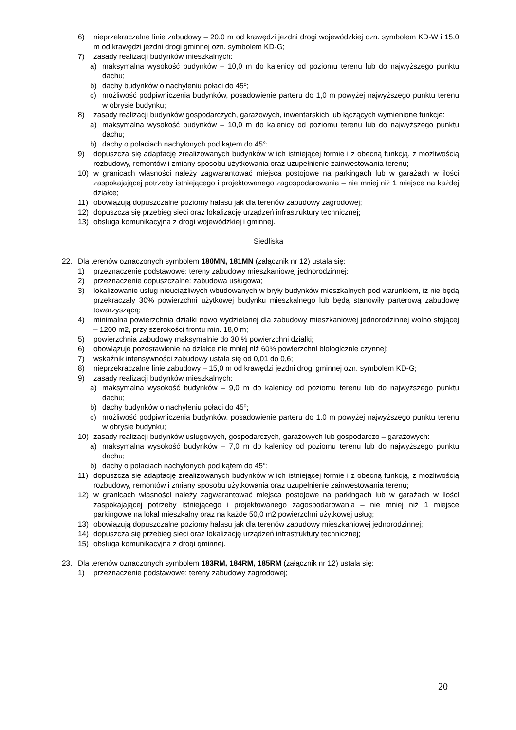6) nieprzekraczalne linie zabudowy – 20,0 m od krawędzi jezdni drogi wojewódzkiej ozn. symbolem KD-W i 15,0 m od krawędzi jezdni drogi gminnej ozn. symbolem KD-G;
7) zasady realizacji budynków mieszkalnych:
a) maksymalna wysokość budynków – 10,0 m do kalenicy od poziomu terenu lub do najwyższego punktu dachu;
b) dachy budynków o nachyleniu połaci do 45º;
c) możliwość podpiwniczenia budynków, posadowienie parteru do 1,0 m powyżej najwyższego punktu terenu w obrysie budynku;
8) zasady realizacji budynków gospodarczych, garażowych, inwentarskich lub łączących wymienione funkcje:
a) maksymalna wysokość budynków – 10,0 m do kalenicy od poziomu terenu lub do najwyższego punktu dachu;
b) dachy o połaciach nachylonych pod kątem do 45°;
9) dopuszcza się adaptację zrealizowanych budynków w ich istniejącej formie i z obecną funkcją, z możliwością rozbudowy, remontów i zmiany sposobu użytkowania oraz uzupełnienie zainwestowania terenu;
10) w granicach własności należy zagwarantować miejsca postojowe na parkingach lub w garażach w ilości zaspokajającej potrzeby istniejącego i projektowanego zagospodarowania – nie mniej niż 1 miejsce na każdej działce;
11) obowiązują dopuszczalne poziomy hałasu jak dla terenów zabudowy zagrodowej;
12) dopuszcza się przebieg sieci oraz lokalizację urządzeń infrastruktury technicznej;
13) obsługa komunikacyjna z drogi wojewódzkiej i gminnej.
Siedliska
22. Dla terenów oznaczonych symbolem 180MN, 181MN (załącznik nr 12) ustala się:
1) przeznaczenie podstawowe: tereny zabudowy mieszkaniowej jednorodzinnej;
2) przeznaczenie dopuszczalne: zabudowa usługowa;
3) lokalizowanie usług nieuciążliwych wbudowanych w bryły budynków mieszkalnych pod warunkiem, iż nie będą przekraczały 30% powierzchni użytkowej budynku mieszkalnego lub będą stanowiły parterową zabudowę towarzyszącą;
4) minimalna powierzchnia działki nowo wydzielanej dla zabudowy mieszkaniowej jednorodzinnej wolno stojącej – 1200 m2, przy szerokości frontu min. 18,0 m;
5) powierzchnia zabudowy maksymalnie do 30 % powierzchni działki;
6) obowiązuje pozostawienie na działce nie mniej niż 60% powierzchni biologicznie czynnej;
7) wskaźnik intensywności zabudowy ustala się od 0,01 do 0,6;
8) nieprzekraczalne linie zabudowy – 15,0 m od krawędzi jezdni drogi gminnej ozn. symbolem KD-G;
9) zasady realizacji budynków mieszkalnych:
a) maksymalna wysokość budynków – 9,0 m do kalenicy od poziomu terenu lub do najwyższego punktu dachu;
b) dachy budynków o nachyleniu połaci do 45º;
c) możliwość podpiwniczenia budynków, posadowienie parteru do 1,0 m powyżej najwyższego punktu terenu w obrysie budynku;
10) zasady realizacji budynków usługowych, gospodarczych, garażowych lub gospodarczo – garażowych:
a) maksymalna wysokość budynków – 7,0 m do kalenicy od poziomu terenu lub do najwyższego punktu dachu;
b) dachy o połaciach nachylonych pod kątem do 45°;
11) dopuszcza się adaptację zrealizowanych budynków w ich istniejącej formie i z obecną funkcją, z możliwością rozbudowy, remontów i zmiany sposobu użytkowania oraz uzupełnienie zainwestowania terenu;
12) w granicach własności należy zagwarantować miejsca postojowe na parkingach lub w garażach w ilości zaspokajającej potrzeby istniejącego i projektowanego zagospodarowania – nie mniej niż 1 miejsce parkingowe na lokal mieszkalny oraz na każde 50,0 m2 powierzchni użytkowej usług;
13) obowiązują dopuszczalne poziomy hałasu jak dla terenów zabudowy mieszkaniowej jednorodzinnej;
14) dopuszcza się przebieg sieci oraz lokalizację urządzeń infrastruktury technicznej;
15) obsługa komunikacyjna z drogi gminnej.
23. Dla terenów oznaczonych symbolem 183RM, 184RM, 185RM (załącznik nr 12) ustala się:
1) przeznaczenie podstawowe: tereny zabudowy zagrodowej;
20